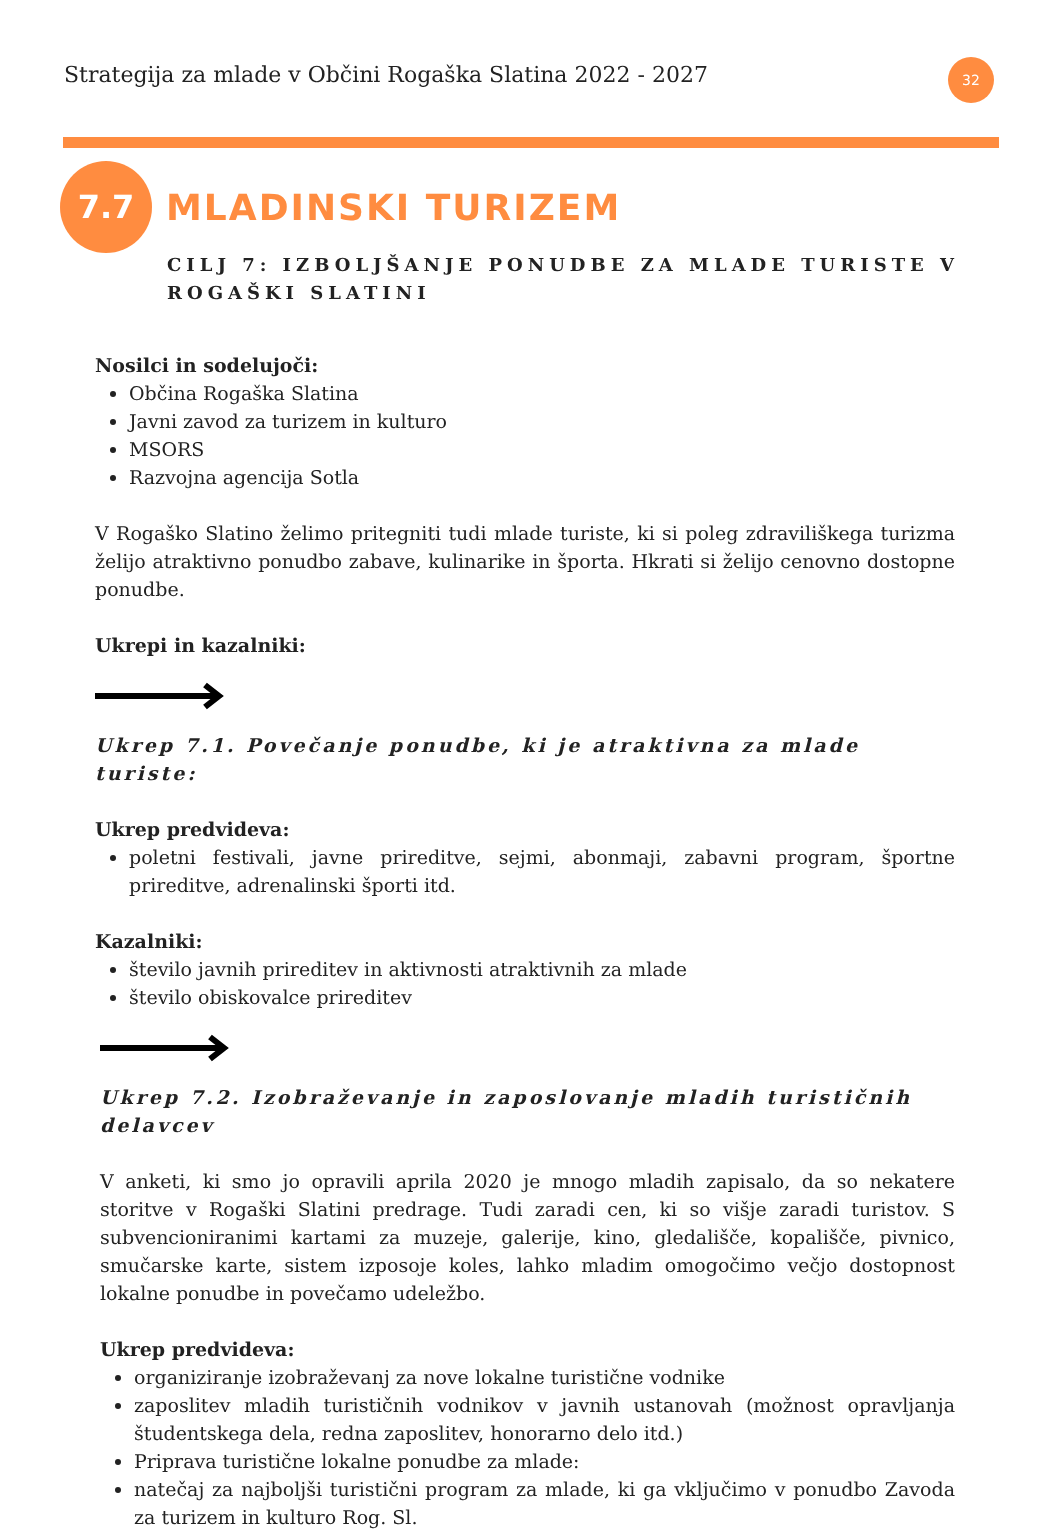Strategija za mlade v Občini Rogaška Slatina 2022 - 2027
32
7.7
MLADINSKI TURIZEM
CILJ 7: IZBOLJŠANJE PONUDBE ZA MLADE TURISTE V
ROGAŠKI SLATINI
Nosilci in sodelujoči:
Občina Rogaška Slatina
Javni zavod za turizem in kulturo
MSORS
Razvojna agencija Sotla
V Rogaško Slatino želimo pritegniti tudi mlade turiste, ki si poleg zdraviliškega turizma želijo atraktivno ponudbo zabave, kulinarike in športa. Hkrati si želijo cenovno dostopne ponudbe.
Ukrepi in kazalniki:
Ukrep 7.1. Povečanje ponudbe, ki je atraktivna za mlade turiste:
Ukrep predvideva:
poletni festivali, javne prireditve, sejmi, abonmaji, zabavni program, športne prireditve, adrenalinski športi itd.
Kazalniki:
število javnih prireditev in aktivnosti atraktivnih za mlade
število obiskovalce prireditev
Ukrep 7.2. Izobraževanje in zaposlovanje mladih turističnih delavcev
V anketi, ki smo jo opravili aprila 2020 je mnogo mladih zapisalo, da so nekatere storitve v Rogaški Slatini predrage. Tudi zaradi cen, ki so višje zaradi turistov. S subvencioniranimi kartami za muzeje, galerije, kino, gledališče, kopališče, pivnico, smučarske karte, sistem izposoje koles, lahko mladim omogočimo večjo dostopnost lokalne ponudbe in povečamo udeležbo.
Ukrep predvideva:
organiziranje izobraževanj za nove lokalne turistične vodnike
zaposlitev mladih turističnih vodnikov v javnih ustanovah (možnost opravljanja študentskega dela, redna zaposlitev, honorarno delo itd.)
Priprava turistične lokalne ponudbe za mlade:
natečaj za najboljši turistični program za mlade, ki ga vključimo v ponudbo Zavoda za turizem in kulturo Rog. Sl.